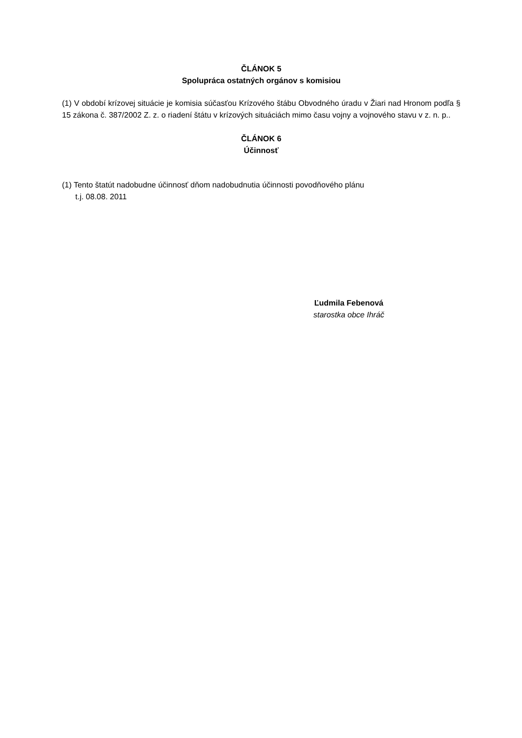ČLÁNOK 5
Spolupráca ostatných orgánov s komisiou
(1) V období krízovej situácie je komisia súčasťou Krízového štábu Obvodného úradu v Žiari nad Hronom podľa § 15 zákona č. 387/2002 Z. z. o riadení štátu v krízových situáciách mimo času vojny a vojnového stavu v z. n. p..
ČLÁNOK 6
Účinnosť
(1) Tento štatút nadobudne účinnosť dňom nadobudnutia účinnosti povodňového plánu
t.j. 08.08. 2011
Ľudmila Febenová
starostka obce Ihráč